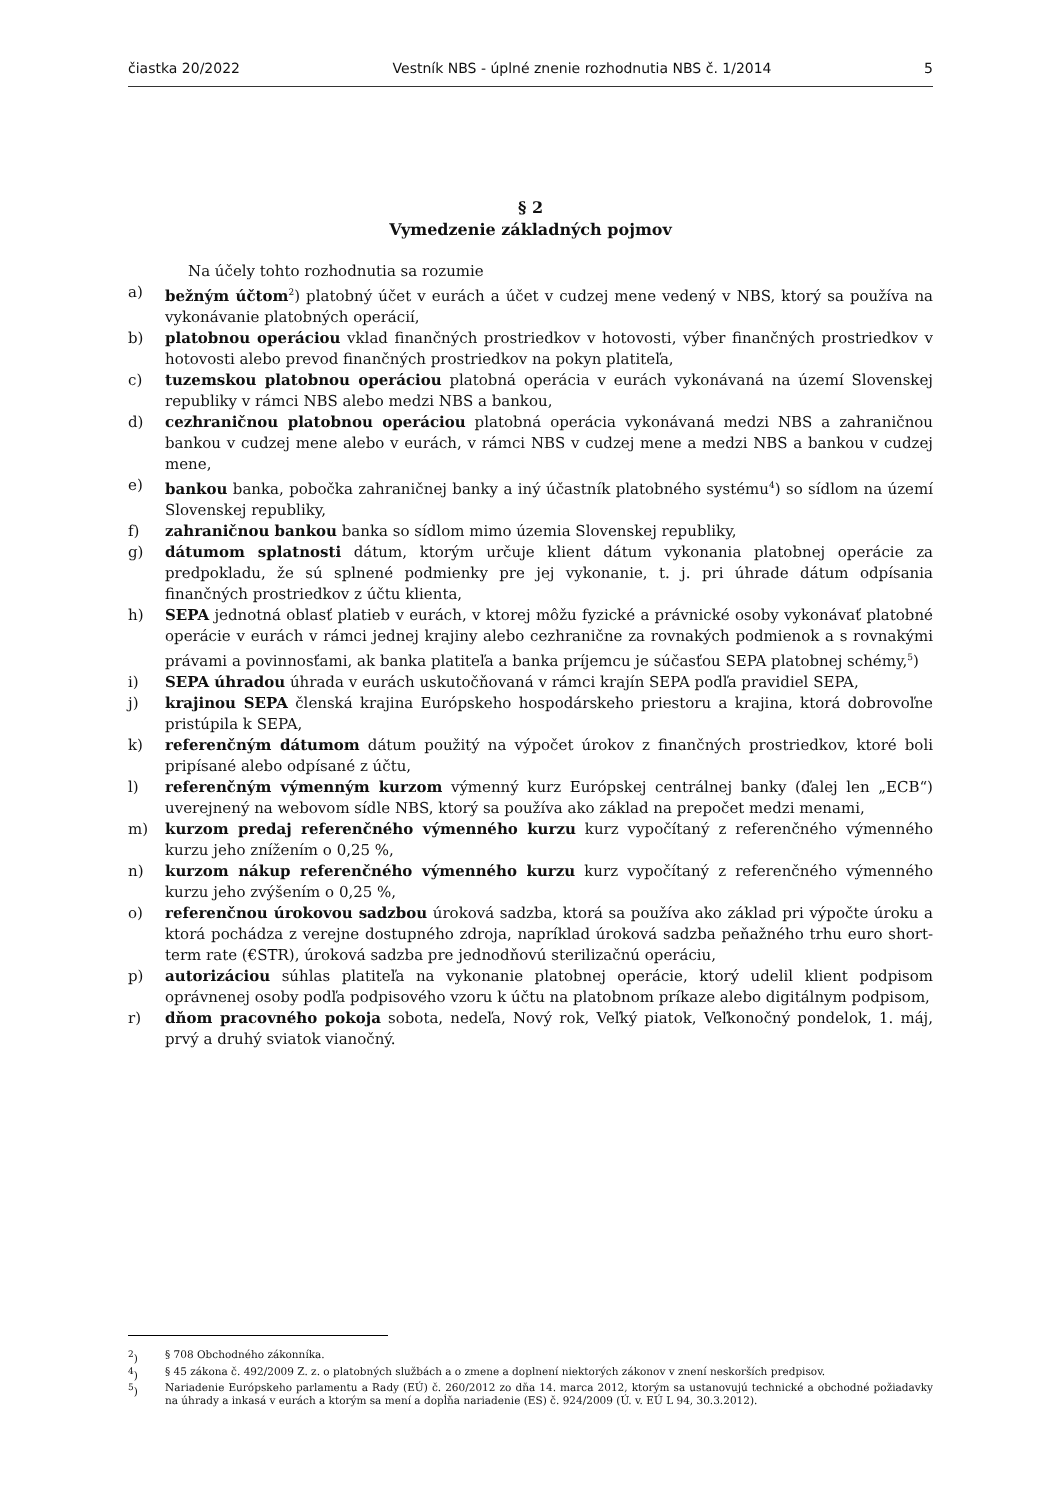čiastka 20/2022 Vestník NBS - úplné znenie rozhodnutia NBS č. 1/2014 5
§ 2
Vymedzenie základných pojmov
Na účely tohto rozhodnutia sa rozumie
a) bežným účtom<sup>2</sup>) platobný účet v eurách a účet v cudzej mene vedený v NBS, ktorý sa používa na vykonávanie platobných operácií,
b) platobnou operáciou vklad finančných prostriedkov v hotovosti, výber finančných prostriedkov v hotovosti alebo prevod finančných prostriedkov na pokyn platiteľa,
c) tuzemskou platobnou operáciou platobná operácia v eurách vykonávaná na území Slovenskej republiky v rámci NBS alebo medzi NBS a bankou,
d) cezhraničnou platobnou operáciou platobná operácia vykonávaná medzi NBS a zahraničnou bankou v cudzej mene alebo v eurách, v rámci NBS v cudzej mene a medzi NBS a bankou v cudzej mene,
e) bankou banka, pobočka zahraničnej banky a iný účastník platobného systému<sup>4</sup>) so sídlom na území Slovenskej republiky,
f) zahraničnou bankou banka so sídlom mimo územia Slovenskej republiky,
g) dátumom splatnosti dátum, ktorým určuje klient dátum vykonania platobnej operácie za predpokladu, že sú splnené podmienky pre jej vykonanie, t. j. pri úhrade dátum odpísania finančných prostriedkov z účtu klienta,
h) SEPA jednotná oblasť platieb v eurách, v ktorej môžu fyzické a právnické osoby vykonávať platobné operácie v eurách v rámci jednej krajiny alebo cezhranične za rovnakých podmienok a s rovnakými právami a povinnosťami, ak banka platiteľa a banka príjemcu je súčasťou SEPA platobnej schémy,<sup>5</sup>)
i) SEPA úhradou úhrada v eurách uskutočňovaná v rámci krajín SEPA podľa pravidiel SEPA,
j) krajinou SEPA členská krajina Európskeho hospodárskeho priestoru a krajina, ktorá dobrovoľne pristúpila k SEPA,
k) referenčným dátumom dátum použitý na výpočet úrokov z finančných prostriedkov, ktoré boli pripísané alebo odpísané z účtu,
l) referenčným výmenným kurzom výmenný kurz Európskej centrálnej banky (ďalej len „ECB“) uverejnený na webovom sídle NBS, ktorý sa používa ako základ na prepočet medzi menami,
m) kurzom predaj referenčného výmenného kurzu kurz vypočítaný z referenčného výmenného kurzu jeho znížením o 0,25 %,
n) kurzom nákup referenčného výmenného kurzu kurz vypočítaný z referenčného výmenného kurzu jeho zvýšením o 0,25 %,
o) referenčnou úrokovou sadzbou úroková sadzba, ktorá sa používa ako základ pri výpočte úroku a ktorá pochádza z verejne dostupného zdroja, napríklad úroková sadzba peňažného trhu euro short-term rate (€STR), úroková sadzba pre jednodňovú sterilizačnú operáciu,
p) autorizáciou súhlas platiteľa na vykonanie platobnej operácie, ktorý udelil klient podpisom oprávnenej osoby podľa podpisového vzoru k účtu na platobnom príkaze alebo digitálnym podpisom,
r) dňom pracovného pokoja sobota, nedeľa, Nový rok, Veľký piatok, Veľkonočný pondelok, 1. máj, prvý a druhý sviatok vianočný.
<sup>2</sup>) § 708 Obchodného zákonníka.
<sup>4</sup>) § 45 zákona č. 492/2009 Z. z. o platobných službách a o zmene a doplnení niektorých zákonov v znení neskorších predpisov.
<sup>5</sup>) Nariadenie Európskeho parlamentu a Rady (EÚ) č. 260/2012 zo dňa 14. marca 2012, ktorým sa ustanovujú technické a obchodné požiadavky na úhrady a inkasá v eurách a ktorým sa mení a dopĺňa nariadenie (ES) č. 924/2009 (Ú. v. EÚ L 94, 30.3.2012).